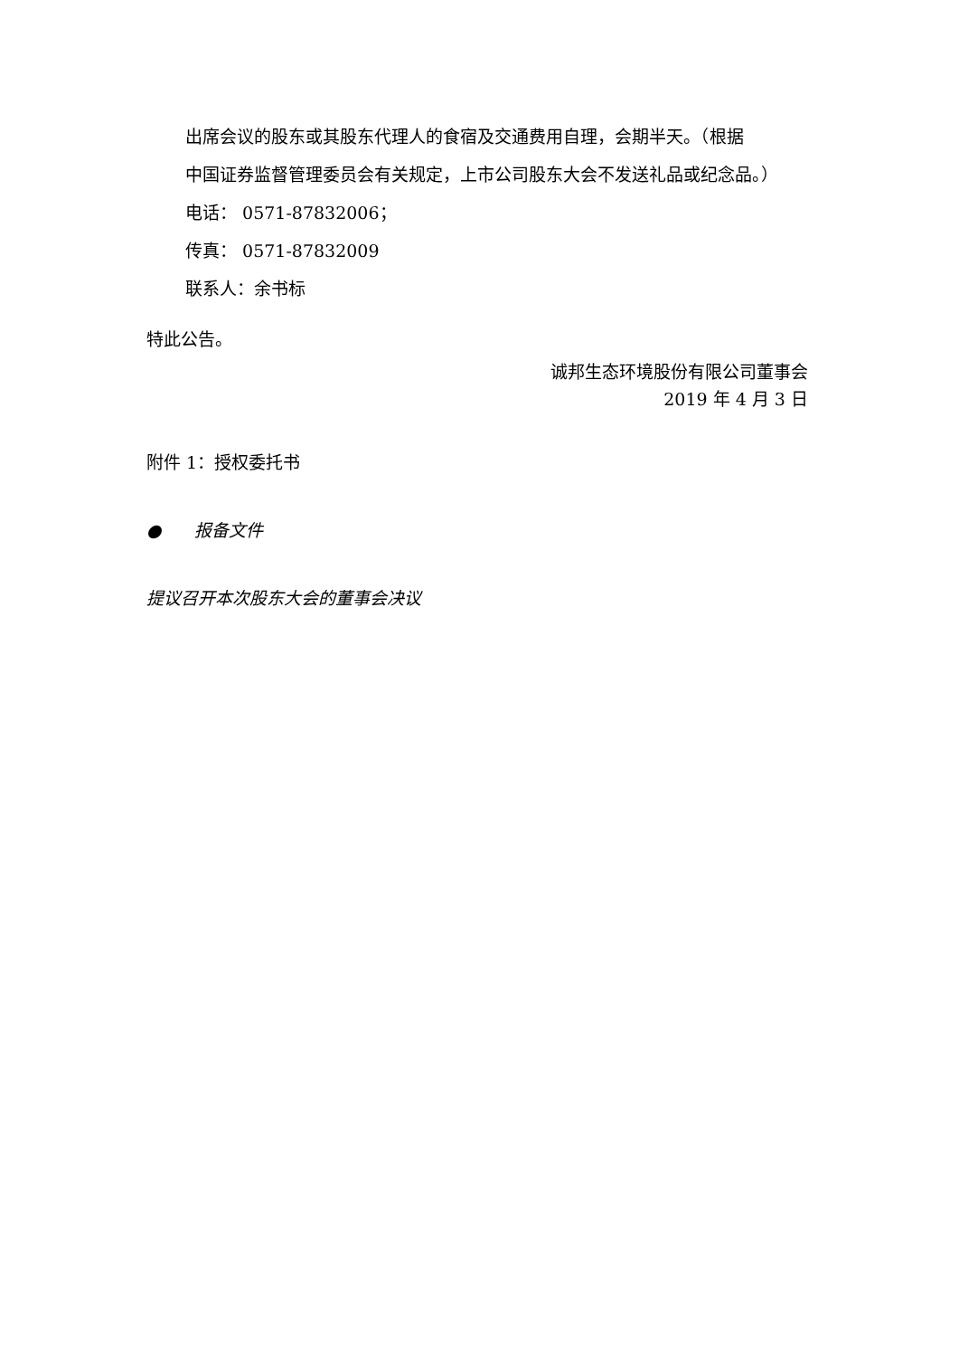出席会议的股东或其股东代理人的食宿及交通费用自理，会期半天。（根据
中国证券监督管理委员会有关规定，上市公司股东大会不发送礼品或纪念品。）
电话： 0571-87832006；
传真： 0571-87832009
联系人：余书标
特此公告。
诚邦生态环境股份有限公司董事会
2019 年 4 月 3 日
附件 1：授权委托书
● 报备文件
提议召开本次股东大会的董事会决议